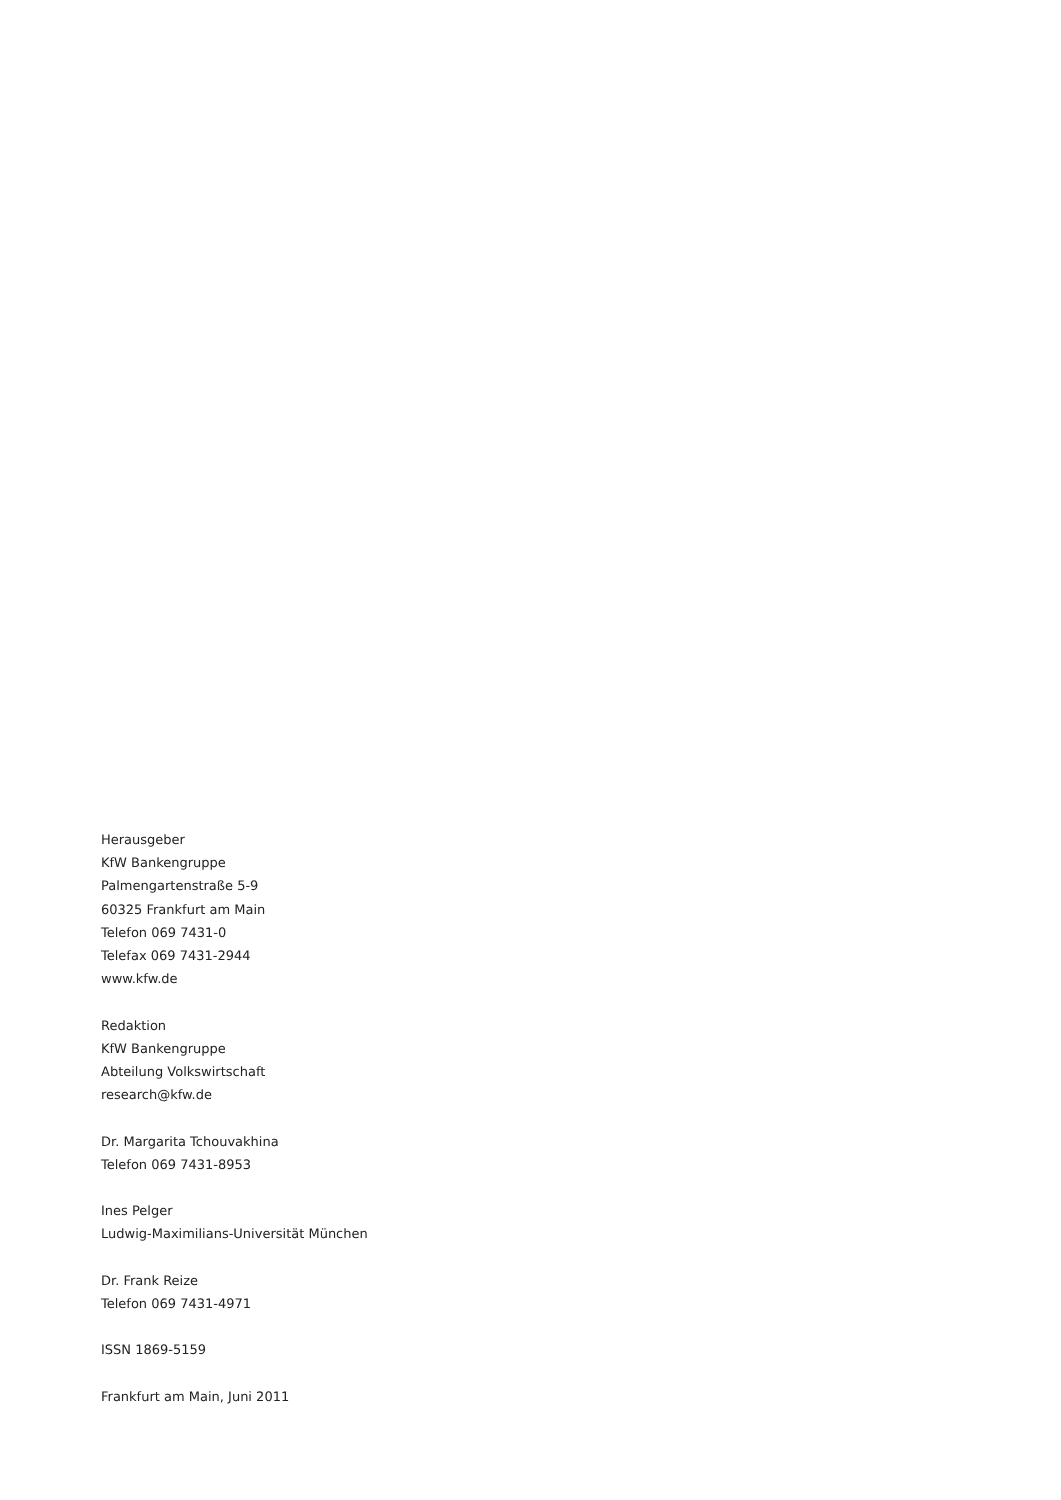Herausgeber
KfW Bankengruppe
Palmengartenstraße 5-9
60325 Frankfurt am Main
Telefon 069 7431-0
Telefax 069 7431-2944
www.kfw.de
Redaktion
KfW Bankengruppe
Abteilung Volkswirtschaft
research@kfw.de
Dr. Margarita Tchouvakhina
Telefon 069 7431-8953
Ines Pelger
Ludwig-Maximilians-Universität München
Dr. Frank Reize
Telefon 069 7431-4971
ISSN 1869-5159
Frankfurt am Main, Juni 2011